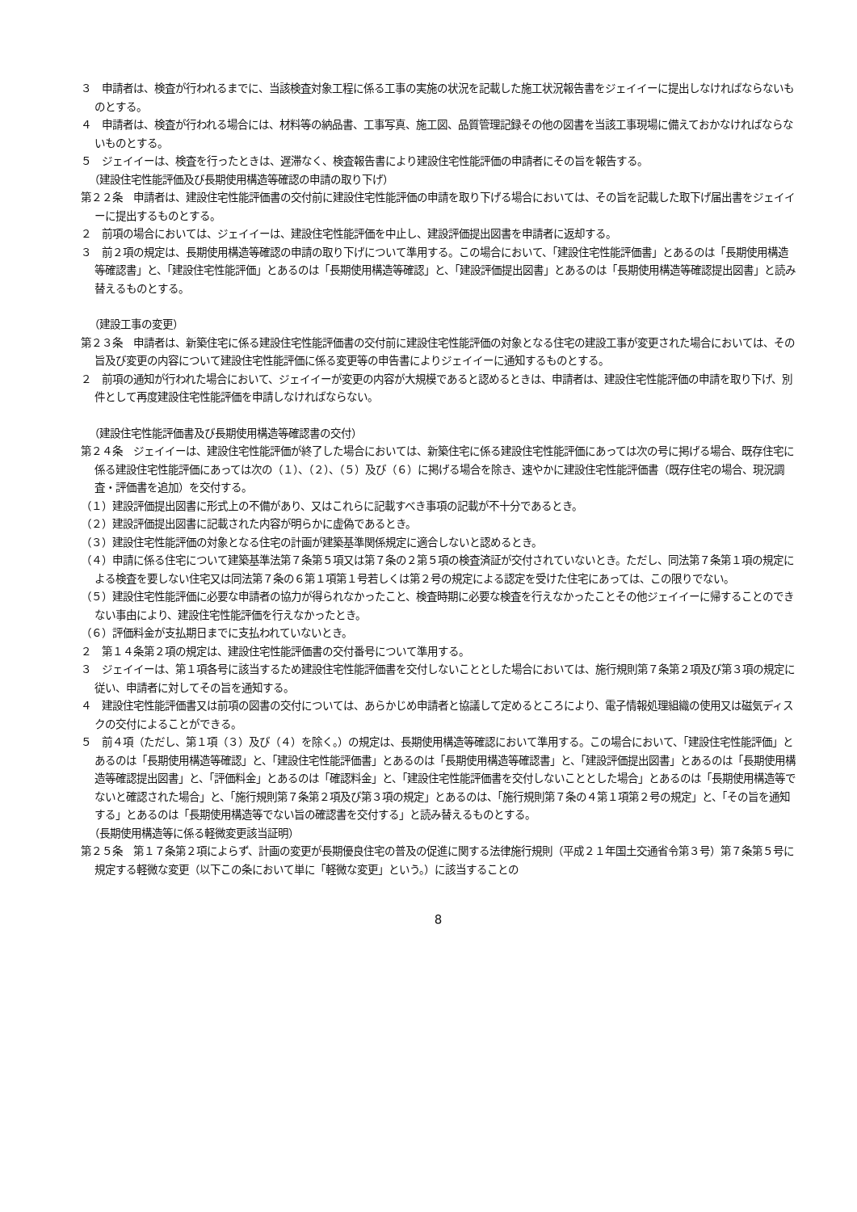３　申請者は、検査が行われるまでに、当該検査対象工程に係る工事の実施の状況を記載した施工状況報告書をジェイイーに提出しなければならないものとする。
４　申請者は、検査が行われる場合には、材料等の納品書、工事写真、施工図、品質管理記録その他の図書を当該工事現場に備えておかなければならないものとする。
５　ジェイイーは、検査を行ったときは、遅滞なく、検査報告書により建設住宅性能評価の申請者にその旨を報告する。
（建設住宅性能評価及び長期使用構造等確認の申請の取り下げ）
第２２条　申請者は、建設住宅性能評価書の交付前に建設住宅性能評価の申請を取り下げる場合においては、その旨を記載した取下げ届出書をジェイイーに提出するものとする。
２　前項の場合においては、ジェイイーは、建設住宅性能評価を中止し、建設評価提出図書を申請者に返却する。
３　前２項の規定は、長期使用構造等確認の申請の取り下げについて準用する。この場合において、「建設住宅性能評価書」とあるのは「長期使用構造等確認書」と、「建設住宅性能評価」とあるのは「長期使用構造等確認」と、「建設評価提出図書」とあるのは「長期使用構造等確認提出図書」と読み替えるものとする。
（建設工事の変更）
第２３条　申請者は、新築住宅に係る建設住宅性能評価書の交付前に建設住宅性能評価の対象となる住宅の建設工事が変更された場合においては、その旨及び変更の内容について建設住宅性能評価に係る変更等の申告書によりジェイイーに通知するものとする。
２　前項の通知が行われた場合において、ジェイイーが変更の内容が大規模であると認めるときは、申請者は、建設住宅性能評価の申請を取り下げ、別件として再度建設住宅性能評価を申請しなければならない。
（建設住宅性能評価書及び長期使用構造等確認書の交付）
第２４条　ジェイイーは、建設住宅性能評価が終了した場合においては、新築住宅に係る建設住宅性能評価にあっては次の号に掲げる場合、既存住宅に係る建設住宅性能評価にあっては次の（１）、（２）、（５）及び（６）に掲げる場合を除き、速やかに建設住宅性能評価書（既存住宅の場合、現況調査・評価書を追加）を交付する。
（１）建設評価提出図書に形式上の不備があり、又はこれらに記載すべき事項の記載が不十分であるとき。
（２）建設評価提出図書に記載された内容が明らかに虚偽であるとき。
（３）建設住宅性能評価の対象となる住宅の計画が建築基準関係規定に適合しないと認めるとき。
（４）申請に係る住宅について建築基準法第７条第５項又は第７条の２第５項の検査済証が交付されていないとき。ただし、同法第７条第１項の規定による検査を要しない住宅又は同法第７条の６第１項第１号若しくは第２号の規定による認定を受けた住宅にあっては、この限りでない。
（５）建設住宅性能評価に必要な申請者の協力が得られなかったこと、検査時期に必要な検査を行えなかったことその他ジェイイーに帰することのできない事由により、建設住宅性能評価を行えなかったとき。
（６）評価料金が支払期日までに支払われていないとき。
２　第１４条第２項の規定は、建設住宅性能評価書の交付番号について準用する。
３　ジェイイーは、第１項各号に該当するため建設住宅性能評価書を交付しないこととした場合においては、施行規則第７条第２項及び第３項の規定に従い、申請者に対してその旨を通知する。
４　建設住宅性能評価書又は前項の図書の交付については、あらかじめ申請者と協議して定めるところにより、電子情報処理組織の使用又は磁気ディスクの交付によることができる。
５　前４項（ただし、第１項（３）及び（４）を除く。）の規定は、長期使用構造等確認において準用する。この場合において、「建設住宅性能評価」とあるのは「長期使用構造等確認」と、「建設住宅性能評価書」とあるのは「長期使用構造等確認書」と、「建設評価提出図書」とあるのは「長期使用構造等確認提出図書」と、「評価料金」とあるのは「確認料金」と、「建設住宅性能評価書を交付しないこととした場合」とあるのは「長期使用構造等でないと確認された場合」と、「施行規則第７条第２項及び第３項の規定」とあるのは、「施行規則第７条の４第１項第２号の規定」と、「その旨を通知する」とあるのは「長期使用構造等でない旨の確認書を交付する」と読み替えるものとする。
（長期使用構造等に係る軽微変更該当証明）
第２５条　第１７条第２項によらず、計画の変更が長期優良住宅の普及の促進に関する法律施行規則（平成２１年国土交通省令第３号）第７条第５号に規定する軽微な変更（以下この条において単に「軽微な変更」という。）に該当することの
8